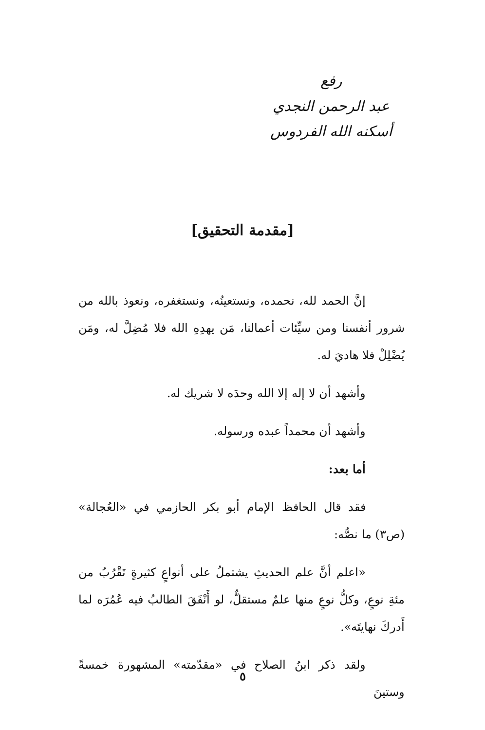رفع
عبد الرحمن النجدي
أسكنه الله الفردوس
[مقدمة التحقيق]
إنَّ الحمد لله، نحمده، ونستعينُه، ونستغفره، ونعوذ بالله من شرور أنفسنا ومن سيِّئات أعمالنا، مَن يهدِهِ الله فلا مُضِلَّ له، ومَن يُضْلِلْ فلا هاديَ له.
وأشهد أن لا إله إلا الله وحدَه لا شريك له.
وأشهد أن محمداً عبده ورسوله.
أما بعد:
فقد قال الحافظ الإمام أبو بكر الحازمي في «العُجالة» (ص٣) ما نصُّه:
«اعلم أنَّ علم الحديثِ يشتملُ على أنواعٍ كثيرةٍ تَقْرُبُ من مئةِ نوعٍ، وكلُّ نوعٍ منها علمٌ مستقلٌّ، لو أَنْفَقَ الطالبُ فيه عُمُرَه لما أَدركَ نهايتَه».
ولقد ذكر ابنُ الصلاح في «مقدّمته» المشهورة خمسةً وستينَ
٥